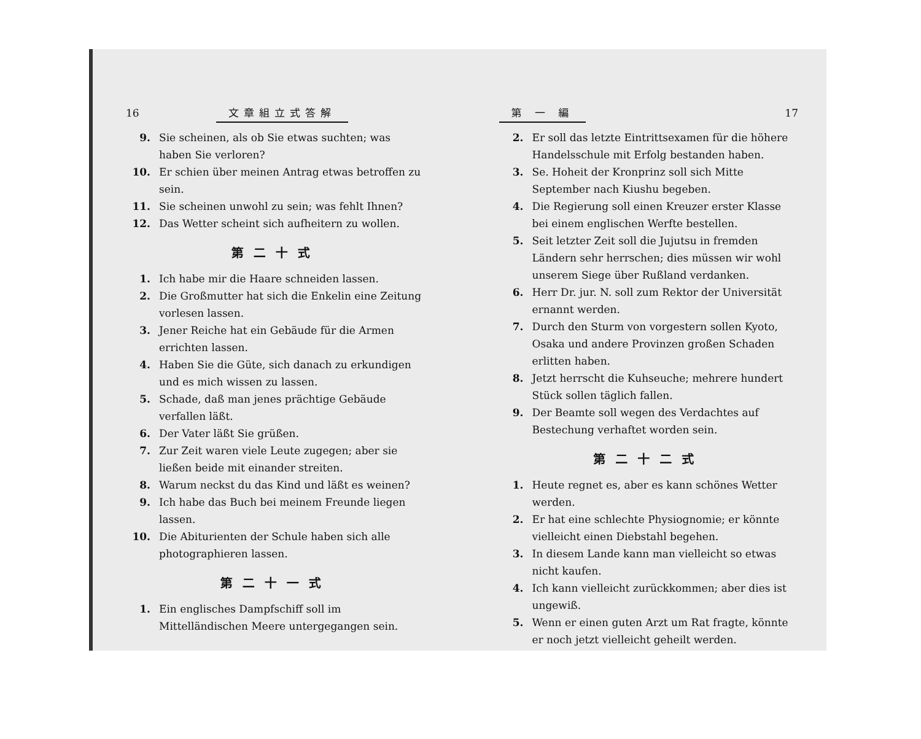16 文章組立式答解
9. Sie scheinen, als ob Sie etwas suchten; was haben Sie verloren?
10. Er schien über meinen Antrag etwas betroffen zu sein.
11. Sie scheinen unwohl zu sein; was fehlt Ihnen?
12. Das Wetter scheint sich aufheitern zu wollen.
第二十式
1. Ich habe mir die Haare schneiden lassen.
2. Die Großmutter hat sich die Enkelin eine Zeitung vorlesen lassen.
3. Jener Reiche hat ein Gebäude für die Armen errichten lassen.
4. Haben Sie die Güte, sich danach zu erkundigen und es mich wissen zu lassen.
5. Schade, daß man jenes prächtige Gebäude verfallen läßt.
6. Der Vater läßt Sie grüßen.
7. Zur Zeit waren viele Leute zugegen; aber sie ließen beide mit einander streiten.
8. Warum neckst du das Kind und läßt es weinen?
9. Ich habe das Buch bei meinem Freunde liegen lassen.
10. Die Abiturienten der Schule haben sich alle photographieren lassen.
第二十一式
1. Ein englisches Dampfschiff soll im Mittelländischen Meere untergegangen sein.
第 一 編 17
2. Er soll das letzte Eintrittsexamen für die höhere Handelsschule mit Erfolg bestanden haben.
3. Se. Hoheit der Kronprinz soll sich Mitte September nach Kiushu begeben.
4. Die Regierung soll einen Kreuzer erster Klasse bei einem englischen Werfte bestellen.
5. Seit letzter Zeit soll die Jujutsu in fremden Ländern sehr herrschen; dies müssen wir wohl unserem Siege über Rußland verdanken.
6. Herr Dr. jur. N. soll zum Rektor der Universität ernannt werden.
7. Durch den Sturm von vorgestern sollen Kyoto, Osaka und andere Provinzen großen Schaden erlitten haben.
8. Jetzt herrscht die Kuhseuche; mehrere hundert Stück sollen täglich fallen.
9. Der Beamte soll wegen des Verdachtes auf Bestechung verhaftet worden sein.
第二十二式
1. Heute regnet es, aber es kann schönes Wetter werden.
2. Er hat eine schlechte Physiognomie; er könnte vielleicht einen Diebstahl begehen.
3. In diesem Lande kann man vielleicht so etwas nicht kaufen.
4. Ich kann vielleicht zurückkommen; aber dies ist ungewiß.
5. Wenn er einen guten Arzt um Rat fragte, könnte er noch jetzt vielleicht geheilt werden.